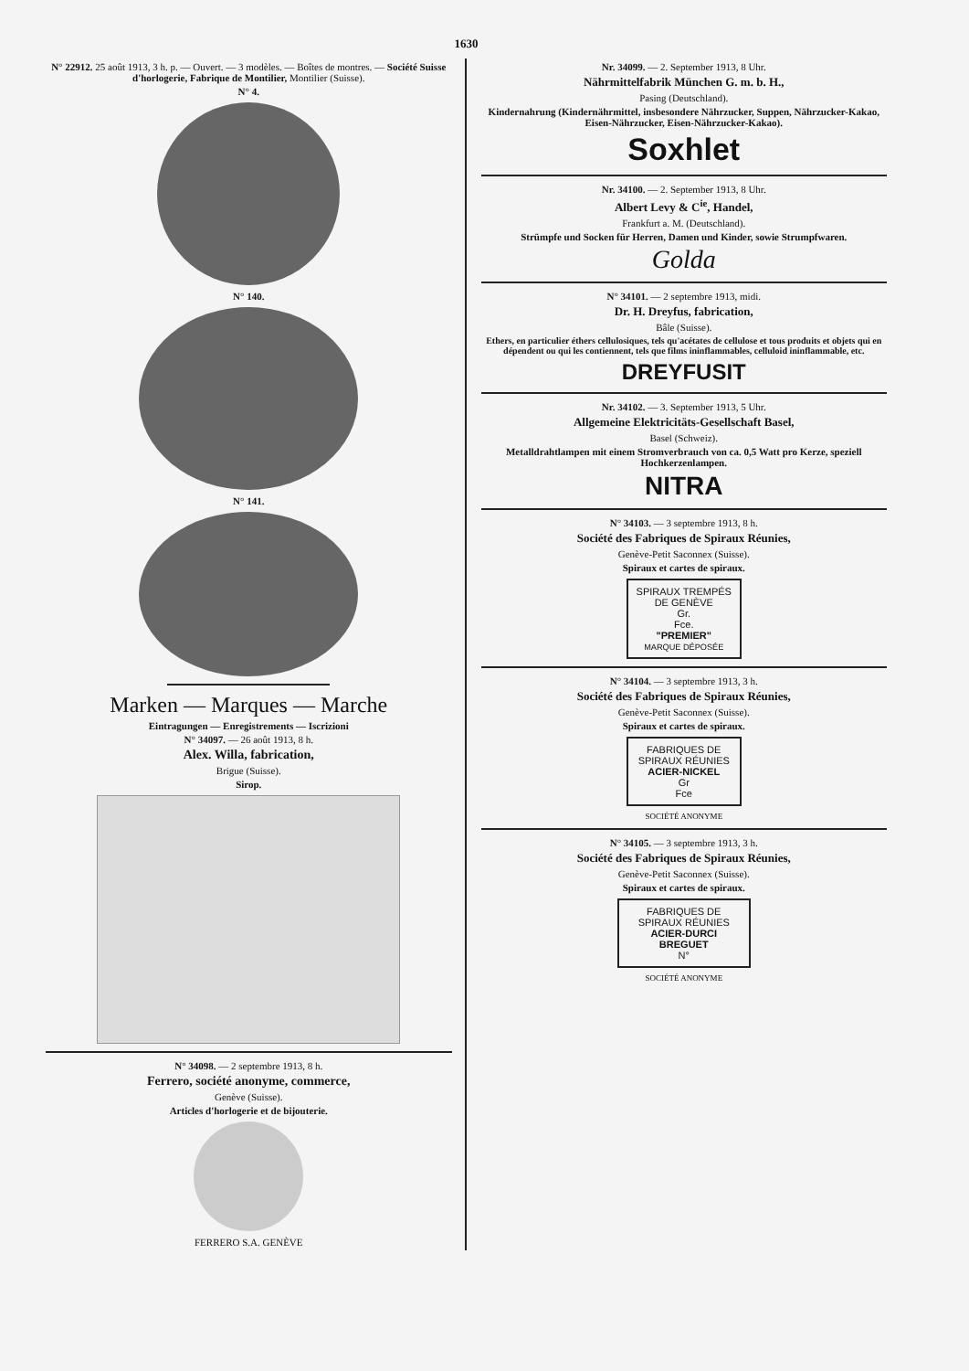1630
N° 22912. 25 août 1913, 3 h. p. — Ouvert. — 3 modèles. — Boîtes de montres. — Société Suisse d'horlogerie, Fabrique de Montilier, Montilier (Suisse).
N° 4.
N° 140.
N° 141.
Marken — Marques — Marche
Eintragungen — Enregistrements — Iscrizioni
N° 34097. — 26 août 1913, 8 h.
Alex. Willa, fabrication,
Brigue (Suisse).
Sirop.
N° 34098. — 2 septembre 1913, 8 h.
Ferrero, société anonyme, commerce,
Genève (Suisse).
Articles d'horlogerie et de bijouterie.
FERRERO S.A. GENÈVE
Nr. 34099. — 2. September 1913, 8 Uhr.
Nährmittelfabrik München G. m. b. H.,
Pasing (Deutschland).
Kindernahrung (Kindernährmittel, insbesondere Nährzucker, Suppen, Nährzucker-Kakao, Eisen-Nährzucker, Eisen-Nährzucker-Kakao).
Soxhlet
Nr. 34100. — 2. September 1913, 8 Uhr.
Albert Levy & C<sup>ie</sup>, Handel,
Frankfurt a. M. (Deutschland).
Strümpfe und Socken für Herren, Damen und Kinder, sowie Strumpfwaren.
Golda
N° 34101. — 2 septembre 1913, midi.
Dr. H. Dreyfus, fabrication,
Bâle (Suisse).
Ethers, en particulier éthers cellulosiques, tels qu'acétates de cellulose et tous produits et objets qui en dépendent ou qui les contiennent, tels que films ininflammables, celluloid ininflammable, etc.
DREYFUSIT
Nr. 34102. — 3. September 1913, 5 Uhr.
Allgemeine Elektricitäts-Gesellschaft Basel,
Basel (Schweiz).
Metalldrahtlampen mit einem Stromverbrauch von ca. 0,5 Watt pro Kerze, speziell Hochkerzenlampen.
NITRA
N° 34103. — 3 septembre 1913, 8 h.
Société des Fabriques de Spiraux Réunies,
Genève-Petit Saconnex (Suisse).
Spiraux et cartes de spiraux.
SPIRAUX TREMPÉS DE GENÈVE
Gr.
Fce.
"PREMIER"
MARQUE DÉPOSÉE
N° 34104. — 3 septembre 1913, 3 h.
Société des Fabriques de Spiraux Réunies,
Genève-Petit Saconnex (Suisse).
Spiraux et cartes de spiraux.
FABRIQUES DE SPIRAUX RÉUNIES
ACIER-NICKEL
Gr
Fce
SOCIÉTÉ ANONYME
N° 34105. — 3 septembre 1913, 3 h.
Société des Fabriques de Spiraux Réunies,
Genève-Petit Saconnex (Suisse).
Spiraux et cartes de spiraux.
FABRIQUES DE SPIRAUX RÉUNIES
ACIER-DURCI
BREGUET
N°
SOCIÉTÉ ANONYME